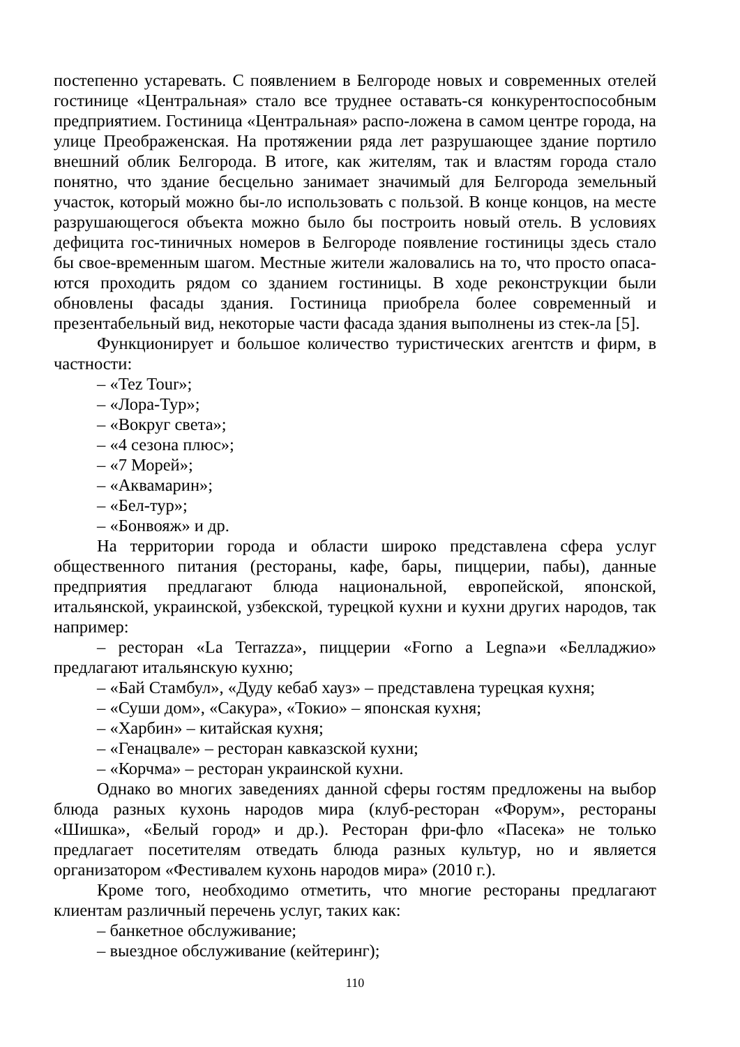постепенно устаревать. С появлением в Белгороде новых и современных отелей гостинице «Центральная» стало все труднее оставать-ся конкурентоспособным предприятием. Гостиница «Центральная» распо-ложена в самом центре города, на улице Преображенская. На протяжении ряда лет разрушающее здание портило внешний облик Белгорода. В итоге, как жителям, так и властям города стало понятно, что здание бесцельно занимает значимый для Белгорода земельный участок, который можно бы-ло использовать с пользой. В конце концов, на месте разрушающегося объекта можно было бы построить новый отель. В условиях дефицита гос-тиничных номеров в Белгороде появление гостиницы здесь стало бы свое-временным шагом. Местные жители жаловались на то, что просто опаса-ются проходить рядом со зданием гостиницы. В ходе реконструкции были обновлены фасады здания. Гостиница приобрела более современный и презентабельный вид, некоторые части фасада здания выполнены из стек-ла [5].
Функционирует и большое количество туристических агентств и фирм, в частности:
– «Tez Tour»;
– «Лора-Тур»;
– «Вокруг света»;
– «4 сезона плюс»;
– «7 Морей»;
– «Аквамарин»;
– «Бел-тур»;
– «Бонвояж» и др.
На территории города и области широко представлена сфера услуг общественного питания (рестораны, кафе, бары, пиццерии, пабы), данные предприятия предлагают блюда национальной, европейской, японской, итальянской, украинской, узбекской, турецкой кухни и кухни других народов, так например:
– ресторан «La Terrazza», пиццерии «Forno a Legna»и «Белладжио» предлагают итальянскую кухню;
– «Бай Стамбул», «Дуду кебаб хауз» – представлена турецкая кухня;
– «Суши дом», «Сакура», «Токио» – японская кухня;
– «Харбин» – китайская кухня;
– «Генацвале» – ресторан кавказской кухни;
– «Корчма» – ресторан украинской кухни.
Однако во многих заведениях данной сферы гостям предложены на выбор блюда разных кухонь народов мира (клуб-ресторан «Форум», рестораны «Шишка», «Белый город» и др.). Ресторан фри-фло «Пасека» не только предлагает посетителям отведать блюда разных культур, но и является организатором «Фестивалем кухонь народов мира» (2010 г.).
Кроме того, необходимо отметить, что многие рестораны предлагают клиентам различный перечень услуг, таких как:
– банкетное обслуживание;
– выездное обслуживание (кейтеринг);
110